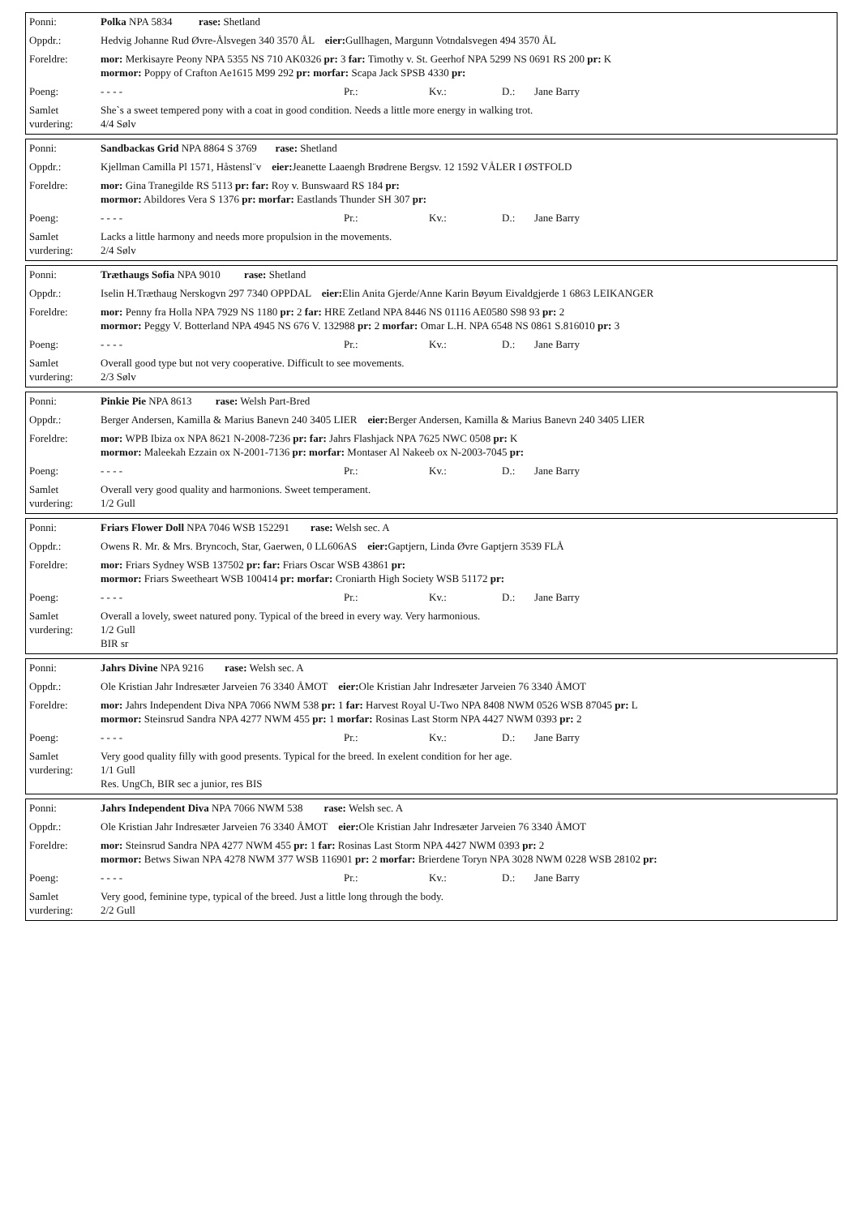| Ponni: | Polka NPA 5834 rase: Shetland |
| Oppdr.: | Hedvig Johanne Rud Øvre-Ålsvegen 340 3570 ÅL eier: Gullhagen, Margunn Votndalsvegen 494 3570 ÅL |
| Foreldre: | mor: Merkisayre Peony NPA 5355 NS 710 AK0326 pr: 3 far: Timothy v. St. Geerhof NPA 5299 NS 0691 RS 200 pr: K mormor: Poppy of Crafton Ae1615 M99 292 pr: morfar: Scapa Jack SPSB 4330 pr: |
| Poeng: | - - - - Pr.: Kv.: D.: Jane Barry |
| Samlet vurdering: | She`s a sweet tempered pony with a coat in good condition. Needs a little more energy in walking trot. 4/4 Sølv |
| Ponni: | Sandbackas Grid NPA 8864 S 3769 rase: Shetland |
| Oppdr.: | Kjellman Camilla Pl 1571, Håstensl¨v eier: Jeanette Laaengh Brødrene Bergsv. 12 1592 VÅLER I ØSTFOLD |
| Foreldre: | mor: Gina Tranegilde RS 5113 pr: far: Roy v. Bunswaard RS 184 pr: mormor: Abildores Vera S 1376 pr: morfar: Eastlands Thunder SH 307 pr: |
| Poeng: | - - - - Pr.: Kv.: D.: Jane Barry |
| Samlet vurdering: | Lacks a little harmony and needs more propulsion in the movements. 2/4 Sølv |
| Ponni: | Træthaugs Sofia NPA 9010 rase: Shetland |
| Oppdr.: | Iselin H.Træthaug Nerskogvn 297 7340 OPPDAL eier: Elin Anita Gjerde/Anne Karin Bøyum Eivaldgjerde 1 6863 LEIKANGER |
| Foreldre: | mor: Penny fra Holla NPA 7929 NS 1180 pr: 2 far: HRE Zetland NPA 8446 NS 01116 AE0580 S98 93 pr: 2 mormor: Peggy V. Botterland NPA 4945 NS 676 V. 132988 pr: 2 morfar: Omar L.H. NPA 6548 NS 0861 S.816010 pr: 3 |
| Poeng: | - - - - Pr.: Kv.: D.: Jane Barry |
| Samlet vurdering: | Overall good type but not very cooperative. Difficult to see movements. 2/3 Sølv |
| Ponni: | Pinkie Pie NPA 8613 rase: Welsh Part-Bred |
| Oppdr.: | Berger Andersen, Kamilla & Marius Banevn 240 3405 LIER eier: Berger Andersen, Kamilla & Marius Banevn 240 3405 LIER |
| Foreldre: | mor: WPB Ibiza ox NPA 8621 N-2008-7236 pr: far: Jahrs Flashjack NPA 7625 NWC 0508 pr: K mormor: Maleekah Ezzain ox N-2001-7136 pr: morfar: Montaser Al Nakeeb ox N-2003-7045 pr: |
| Poeng: | - - - - Pr.: Kv.: D.: Jane Barry |
| Samlet vurdering: | Overall very good quality and harmonions. Sweet temperament. 1/2 Gull |
| Ponni: | Friars Flower Doll NPA 7046 WSB 152291 rase: Welsh sec. A |
| Oppdr.: | Owens R. Mr. & Mrs. Bryncoch, Star, Gaerwen, 0 LL606AS eier: Gaptjern, Linda Øvre Gaptjern 3539 FLÅ |
| Foreldre: | mor: Friars Sydney WSB 137502 pr: far: Friars Oscar WSB 43861 pr: mormor: Friars Sweetheart WSB 100414 pr: morfar: Croniarth High Society WSB 51172 pr: |
| Poeng: | - - - - Pr.: Kv.: D.: Jane Barry |
| Samlet vurdering: | Overall a lovely, sweet natured pony. Typical of the breed in every way. Very harmonious. 1/2 Gull BIR sr |
| Ponni: | Jahrs Divine NPA 9216 rase: Welsh sec. A |
| Oppdr.: | Ole Kristian Jahr Indresæter Jarveien 76 3340 ÅMOT eier: Ole Kristian Jahr Indresæter Jarveien 76 3340 ÅMOT |
| Foreldre: | mor: Jahrs Independent Diva NPA 7066 NWM 538 pr: 1 far: Harvest Royal U-Two NPA 8408 NWM 0526 WSB 87045 pr: L mormor: Steinsrud Sandra NPA 4277 NWM 455 pr: 1 morfar: Rosinas Last Storm NPA 4427 NWM 0393 pr: 2 |
| Poeng: | - - - - Pr.: Kv.: D.: Jane Barry |
| Samlet vurdering: | Very good quality filly with good presents. Typical for the breed. In exelent condition for her age. 1/1 Gull Res. UngCh, BIR sec a junior, res BIS |
| Ponni: | Jahrs Independent Diva NPA 7066 NWM 538 rase: Welsh sec. A |
| Oppdr.: | Ole Kristian Jahr Indresæter Jarveien 76 3340 ÅMOT eier: Ole Kristian Jahr Indresæter Jarveien 76 3340 ÅMOT |
| Foreldre: | mor: Steinsrud Sandra NPA 4277 NWM 455 pr: 1 far: Rosinas Last Storm NPA 4427 NWM 0393 pr: 2 mormor: Betws Siwan NPA 4278 NWM 377 WSB 116901 pr: 2 morfar: Brierdene Toryn NPA 3028 NWM 0228 WSB 28102 pr: |
| Poeng: | - - - - Pr.: Kv.: D.: Jane Barry |
| Samlet vurdering: | Very good, feminine type, typical of the breed. Just a little long through the body. 2/2 Gull |